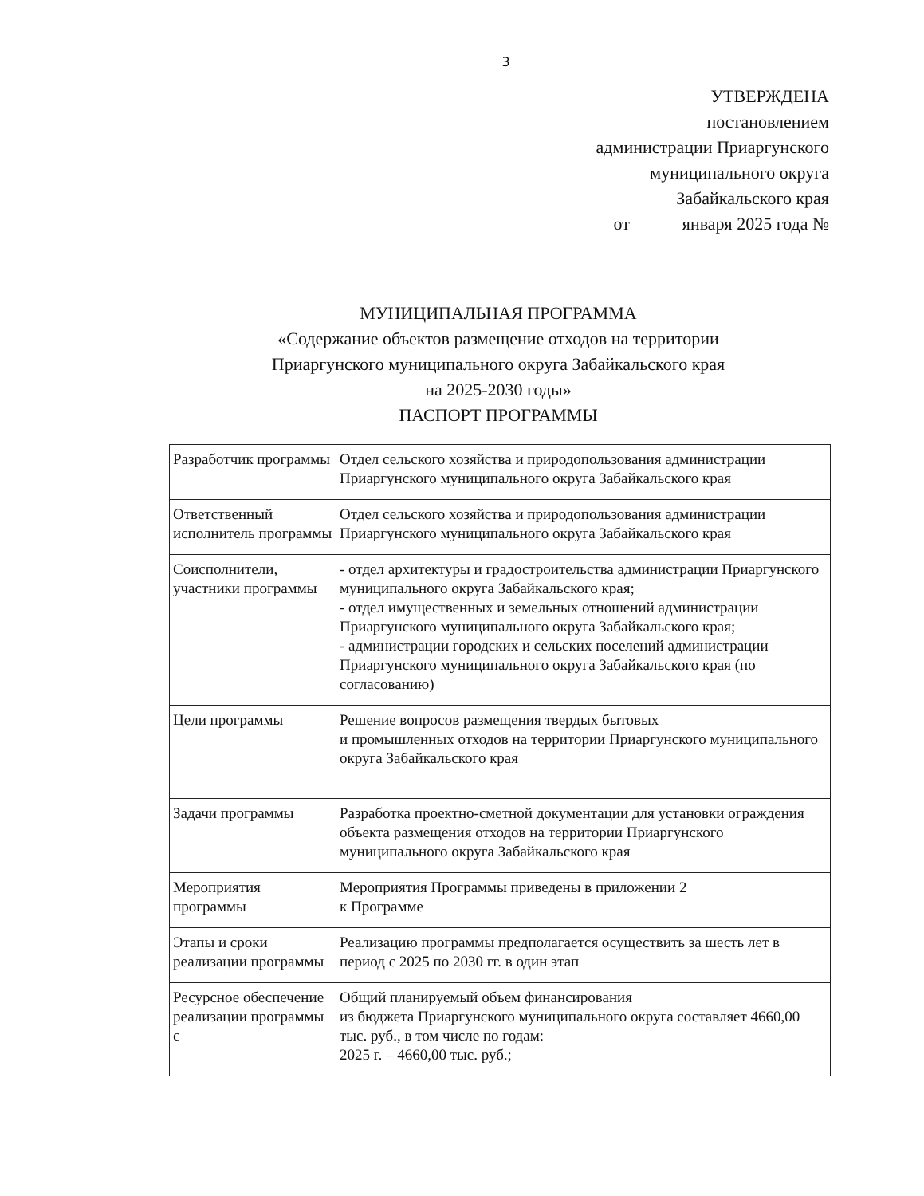3
УТВЕРЖДЕНА
постановлением
администрации Приаргунского
муниципального округа
Забайкальского края
от января 2025 года №
МУНИЦИПАЛЬНАЯ ПРОГРАММА
«Содержание объектов размещение отходов на территории
Приаргунского муниципального округа Забайкальского края
на 2025-2030 годы»
ПАСПОРТ ПРОГРАММЫ
| Разработчик программы | Отдел сельского хозяйства и природопользования администрации Приаргунского муниципального округа Забайкальского края |
| Ответственный исполнитель программы | Отдел сельского хозяйства и природопользования администрации Приаргунского муниципального округа Забайкальского края |
| Соисполнители, участники программы | - отдел архитектуры и градостроительства администрации Приаргунского муниципального округа Забайкальского края; - отдел имущественных и земельных отношений администрации Приаргунского муниципального округа Забайкальского края; - администрации городских и сельских поселений администрации Приаргунского муниципального округа Забайкальского края (по согласованию) |
| Цели программы | Решение вопросов размещения твердых бытовых и промышленных отходов на территории Приаргунского муниципального округа Забайкальского края |
| Задачи программы | Разработка проектно-сметной документации для установки ограждения объекта размещения отходов на территории Приаргунского муниципального округа Забайкальского края |
| Мероприятия программы | Мероприятия Программы приведены в приложении 2 к Программе |
| Этапы и сроки реализации программы | Реализацию программы предполагается осуществить за шесть лет в период с 2025 по 2030 гг. в один этап |
| Ресурсное обеспечение реализации программы с | Общий планируемый объем финансирования из бюджета Приаргунского муниципального округа составляет 4660,00 тыс. руб., в том числе по годам: 2025 г. – 4660,00 тыс. руб.; |